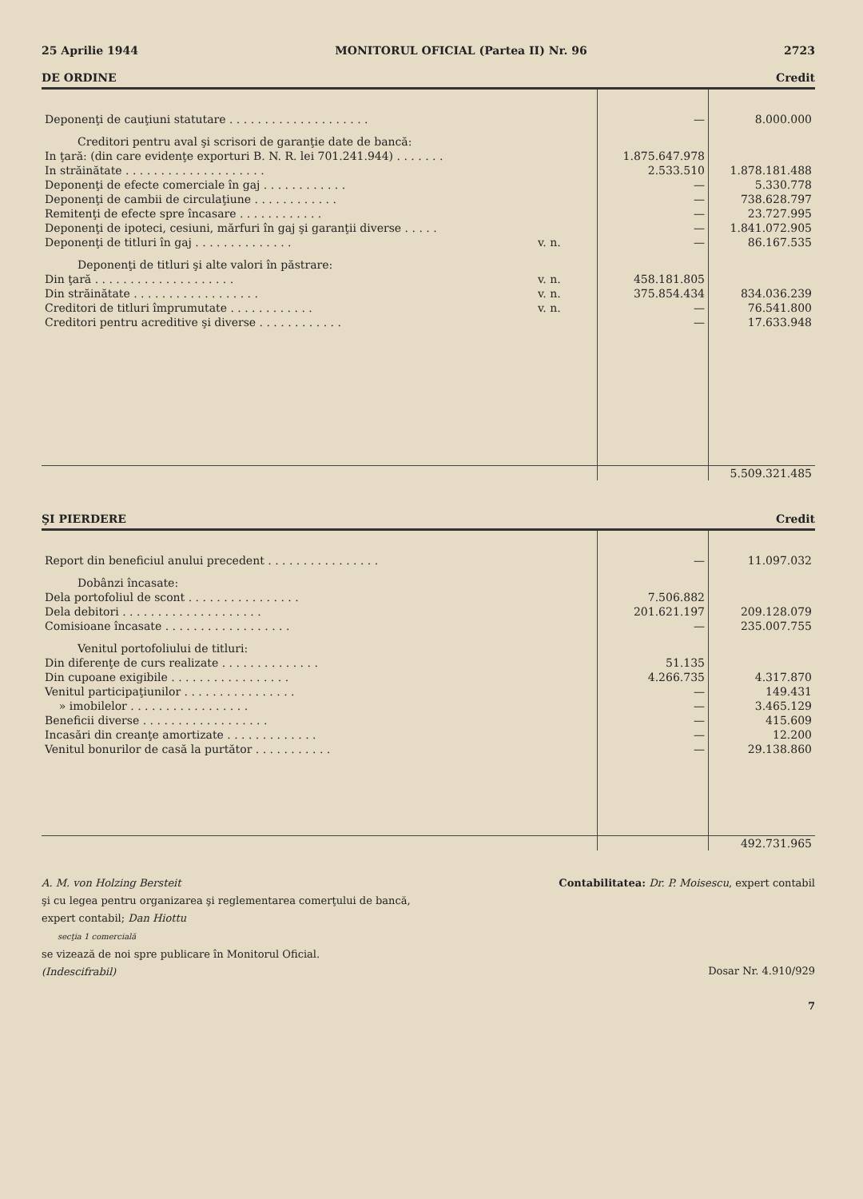25 Aprilie 1944 MONITORUL OFICIAL (Partea II) Nr. 96 2723
DE ORDINE Credit
| Deponenţi de cauţiuni statutare . . . . . . . . . . . . . . . . . . . . | | — | 8.000.000 |
| Creditori pentru aval şi scrisori de garanţie date de bancă: | | | |
| In ţară: (din care evidenţe exporturi B. N. R. lei 701.241.944) . . . . . . . | | 1.875.647.978 | |
| In străinătate . . . . . . . . . . . . . . . . . . . . | | 2.533.510 | 1.878.181.488 |
| Deponenţi de efecte comerciale în gaj . . . . . . . . . . . . | | — | 5.330.778 |
| Deponenţi de cambii de circulaţiune . . . . . . . . . . . . | | — | 738.628.797 |
| Remitenţi de efecte spre încasare . . . . . . . . . . . . | | — | 23.727.995 |
| Deponenţi de ipoteci, cesiuni, mărfuri în gaj şi garanţii diverse . . . . . | | — | 1.841.072.905 |
| Deponenţi de titluri în gaj . . . . . . . . . . . . . . | v. n. | — | 86.167.535 |
| Deponenţi de titluri şi alte valori în păstrare: | | | |
| Din ţară . . . . . . . . . . . . . . . . . . . . | v. n. | 458.181.805 | |
| Din străinătate . . . . . . . . . . . . . . . . . . | v. n. | 375.854.434 | 834.036.239 |
| Creditori de titluri împrumutate . . . . . . . . . . . . | v. n. | — | 76.541.800 |
| Creditori pentru acreditive şi diverse . . . . . . . . . . . . | | — | 17.633.948 |
| | | | 5.509.321.485 |
ŞI PIERDERE Credit
| Report din beneficiul anului precedent . . . . . . . . . . . . . . . . | | — | 11.097.032 |
| Dobânzi încasate: | | | |
| Dela portofoliul de scont . . . . . . . . . . . . . . . . | | 7.506.882 | |
| Dela debitori . . . . . . . . . . . . . . . . . . . . | | 201.621.197 | 209.128.079 |
| Comisioane încasate . . . . . . . . . . . . . . . . . . | | — | 235.007.755 |
| Venitul portofoliului de titluri: | | | |
| Din diferenţe de curs realizate . . . . . . . . . . . . . . | | 51.135 | |
| Din cupoane exigibile . . . . . . . . . . . . . . . . . | | 4.266.735 | 4.317.870 |
| Venitul participaţiunilor . . . . . . . . . . . . . . . . | | — | 149.431 |
| » imobilelor . . . . . . . . . . . . . . . . . | | — | 3.465.129 |
| Beneficii diverse . . . . . . . . . . . . . . . . . . | | — | 415.609 |
| Incasări din creanţe amortizate . . . . . . . . . . . . . | | — | 12.200 |
| Venitul bonurilor de casă la purtător . . . . . . . . . . . | | — | 29.138.860 |
| | | | 492.731.965 |
A. M. von Holzing Bersteit
şi cu legea pentru organizarea şi reglementarea comerţului de bancă,
expert contabil; Dan Hiottu
secţia 1 comercială
se vizează de noi spre publicare în Monitorul Oficial.
(Indescifrabil)
Contabilitatea: Dr. P. Moisescu, expert contabil
Dosar Nr. 4.910/929
7